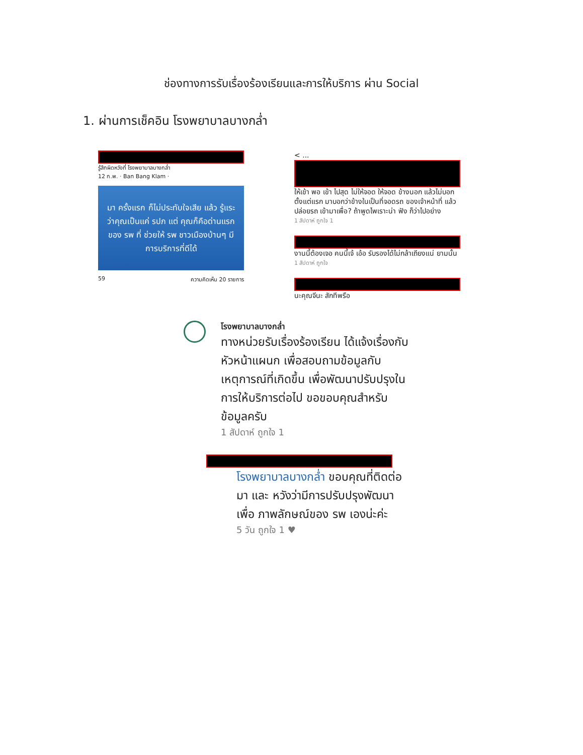ช่องทางการรับเรื่องร้องเรียนและการให้บริการ ผ่าน Social
1. ผ่านการเช็คอิน โรงพยาบาลบางกล่ำ
รู้สึกผิดหวังที่ โรงพยาบาลบางกล่ำ
12 ก.พ. · Ban Bang Klam ·
มา ครั้งแรก ก็ไม่ประทับใจเสีย แล้ว รู้แระ ว่าคุณเป็นแค่ รปภ แต่ คุณก็คือด่านแรก ของ รพ ที่ ช่วยให้ รพ ชาวเมืองบ้านๆ มีการบริการที่ดีได้
59 ความคิดเห็น 20 รายการ
< ...
ให้เข้า พอ เข้า ไปสุด ไม่ให้จอด ให้จอด ข้างนอก แล้วไม่บอกตั้งแต่แรก มาบอกว่าข้างในเป็นที่จอดรถ ของเจ้าหน้าที่ แล้ว ปล่อยรถ เข้ามาเพื่อ? ถ้าพูดไพเราะน่า ฟัง ก็ว่าไปอย่าง
1 สัปดาห์ ถูกใจ 1
งานนี้ต้องเจอ คนนี้เจ้ เอ้อ รับรองได้ไม่กล้าเถียงแน่ ยามนั้น
1 สัปดาห์ ถูกใจ
นะคุณจีนะ สักทีพรือ
โรงพยาบาลบางกล่ำ
ทางหน่วยรับเรื่องร้องเรียน ได้แจ้งเรื่องกับหัวหน้าแผนก เพื่อสอบถามข้อมูลกับเหตุการณ์ที่เกิดขึ้น เพื่อพัฒนาปรับปรุงในการให้บริการต่อไป ขอขอบคุณสำหรับข้อมูลครับ
1 สัปดาห์ ถูกใจ 1
โรงพยาบาลบางกล่ำ ขอบคุณที่ติดต่อมา และ หวังว่ามีการปรับปรุงพัฒนาเพื่อ ภาพลักษณ์ของ รพ เองน่ะค่ะ
5 วัน ถูกใจ 1 ♥